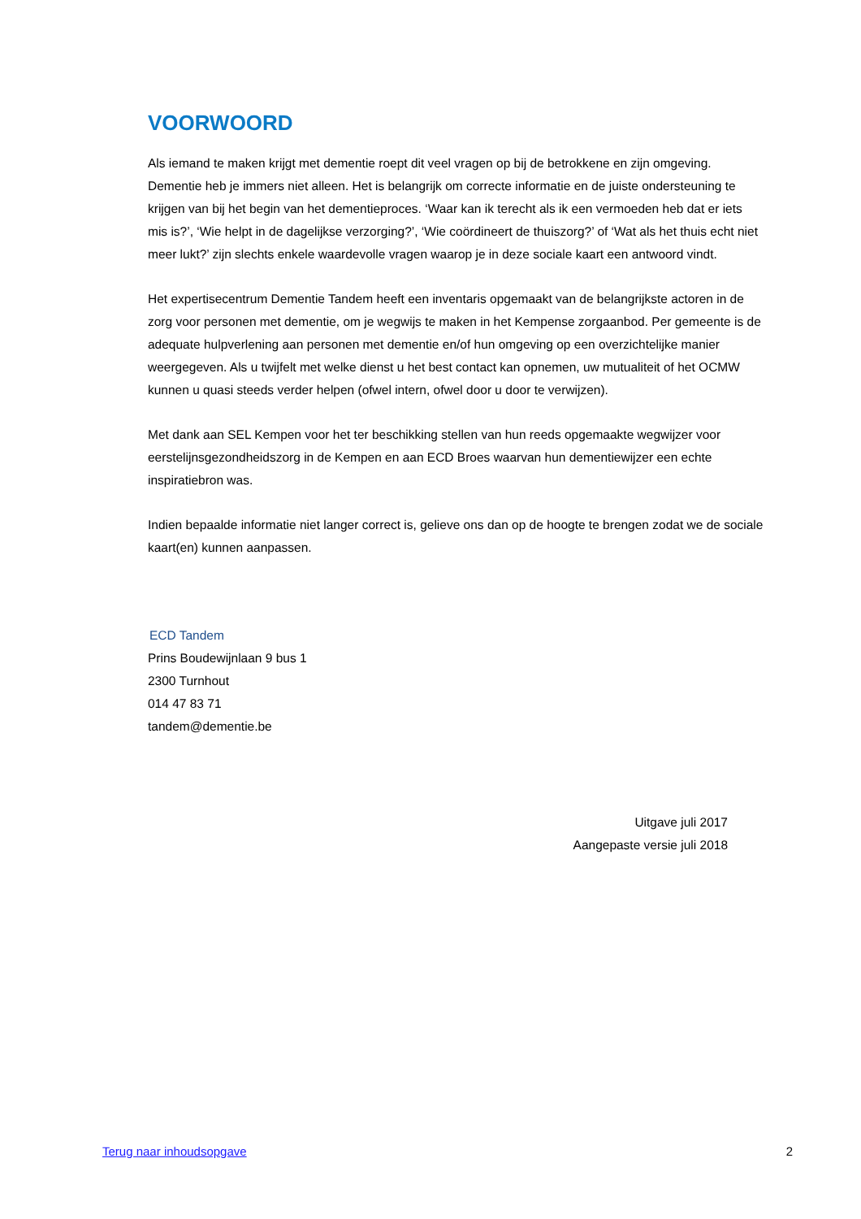VOORWOORD
Als iemand te maken krijgt met dementie roept dit veel vragen op bij de betrokkene en zijn omgeving. Dementie heb je immers niet alleen. Het is belangrijk om correcte informatie en de juiste ondersteuning te krijgen van bij het begin van het dementieproces. ‘Waar kan ik terecht als ik een vermoeden heb dat er iets mis is?’, ‘Wie helpt in de dagelijkse verzorging?’, ‘Wie coördineert de thuiszorg?’ of ‘Wat als het thuis echt niet meer lukt?’ zijn slechts enkele waardevolle vragen waarop je in deze sociale kaart een antwoord vindt.
Het expertisecentrum Dementie Tandem heeft een inventaris opgemaakt van de belangrijkste actoren in de zorg voor personen met dementie, om je wegwijs te maken in het Kempense zorgaanbod. Per gemeente is de adequate hulpverlening aan personen met dementie en/of hun omgeving op een overzichtelijke manier weergegeven. Als u twijfelt met welke dienst u het best contact kan opnemen, uw mutualiteit of het OCMW kunnen u quasi steeds verder helpen (ofwel intern, ofwel door u door te verwijzen).
Met dank aan SEL Kempen voor het ter beschikking stellen van hun reeds opgemaakte wegwijzer voor eerstelijnsgezondheidszorg in de Kempen en aan ECD Broes waarvan hun dementiewijzer een echte inspiratiebron was.
Indien bepaalde informatie niet langer correct is, gelieve ons dan op de hoogte te brengen zodat we de sociale kaart(en) kunnen aanpassen.
ECD Tandem
Prins Boudewijnlaan 9 bus 1
2300 Turnhout
014 47 83 71
tandem@dementie.be
Uitgave juli 2017
Aangepaste versie juli 2018
Terug naar inhoudsopgave 2